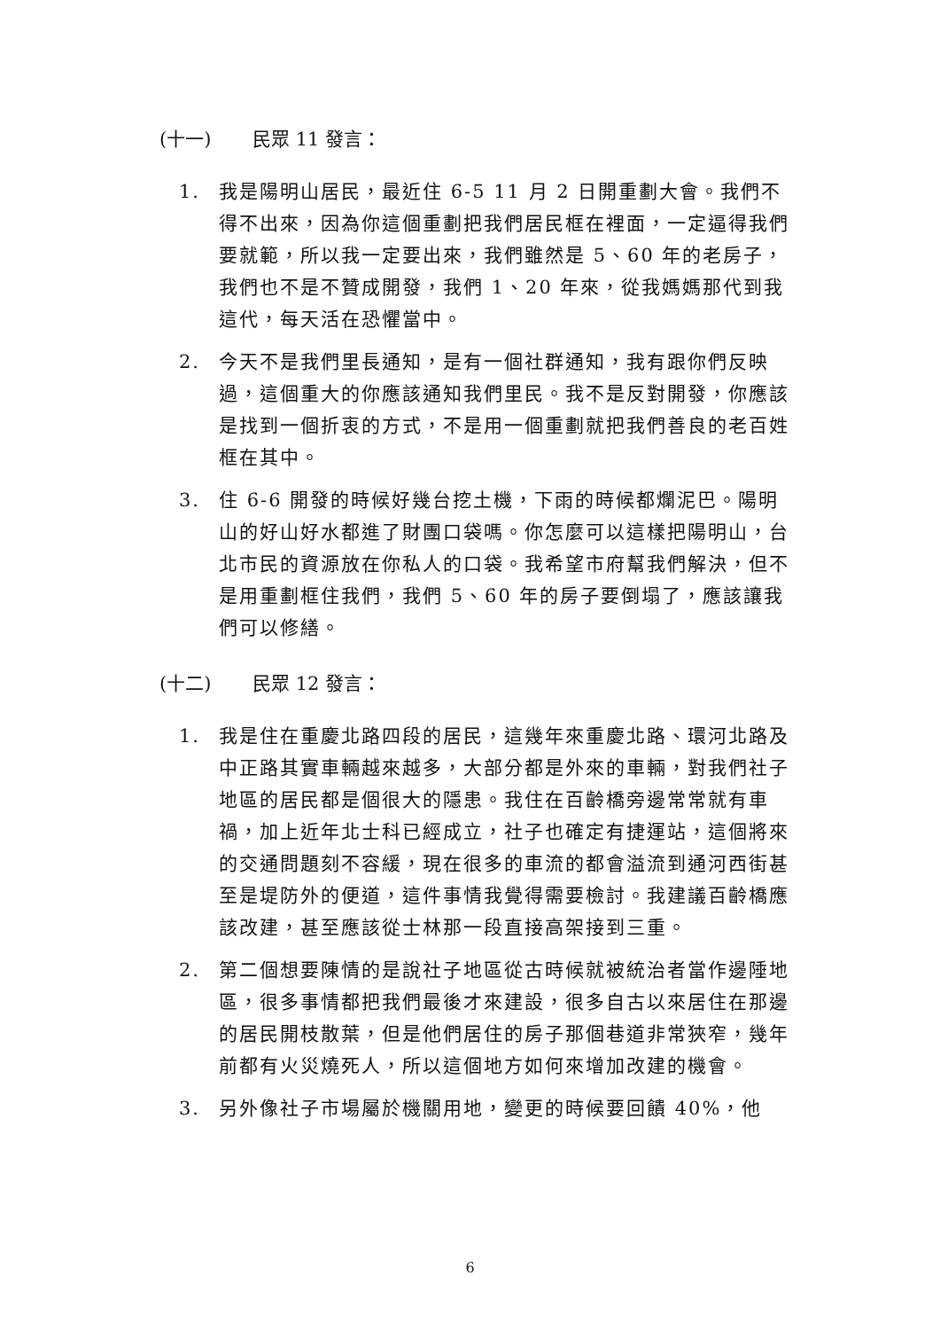(十一) 民眾 11 發言：
1. 我是陽明山居民，最近住 6-5 11 月 2 日開重劃大會。我們不得不出來，因為你這個重劃把我們居民框在裡面，一定逼得我們要就範，所以我一定要出來，我們雖然是 5、60 年的老房子，我們也不是不贊成開發，我們 1、20 年來，從我媽媽那代到我這代，每天活在恐懼當中。
2. 今天不是我們里長通知，是有一個社群通知，我有跟你們反映過，這個重大的你應該通知我們里民。我不是反對開發，你應該是找到一個折衷的方式，不是用一個重劃就把我們善良的老百姓框在其中。
3. 住 6-6 開發的時候好幾台挖土機，下雨的時候都爛泥巴。陽明山的好山好水都進了財團口袋嗎。你怎麼可以這樣把陽明山，台北市民的資源放在你私人的口袋。我希望市府幫我們解決，但不是用重劃框住我們，我們 5、60 年的房子要倒塌了，應該讓我們可以修繕。
(十二) 民眾 12 發言：
1. 我是住在重慶北路四段的居民，這幾年來重慶北路、環河北路及中正路其實車輛越來越多，大部分都是外來的車輛，對我們社子地區的居民都是個很大的隱患。我住在百齡橋旁邊常常就有車禍，加上近年北士科已經成立，社子也確定有捷運站，這個將來的交通問題刻不容緩，現在很多的車流的都會溢流到通河西街甚至是堤防外的便道，這件事情我覺得需要檢討。我建議百齡橋應該改建，甚至應該從士林那一段直接高架接到三重。
2. 第二個想要陳情的是說社子地區從古時候就被統治者當作邊陲地區，很多事情都把我們最後才來建設，很多自古以來居住在那邊的居民開枝散葉，但是他們居住的房子那個巷道非常狹窄，幾年前都有火災燒死人，所以這個地方如何來增加改建的機會。
3. 另外像社子市場屬於機關用地，變更的時候要回饋 40%，他
6